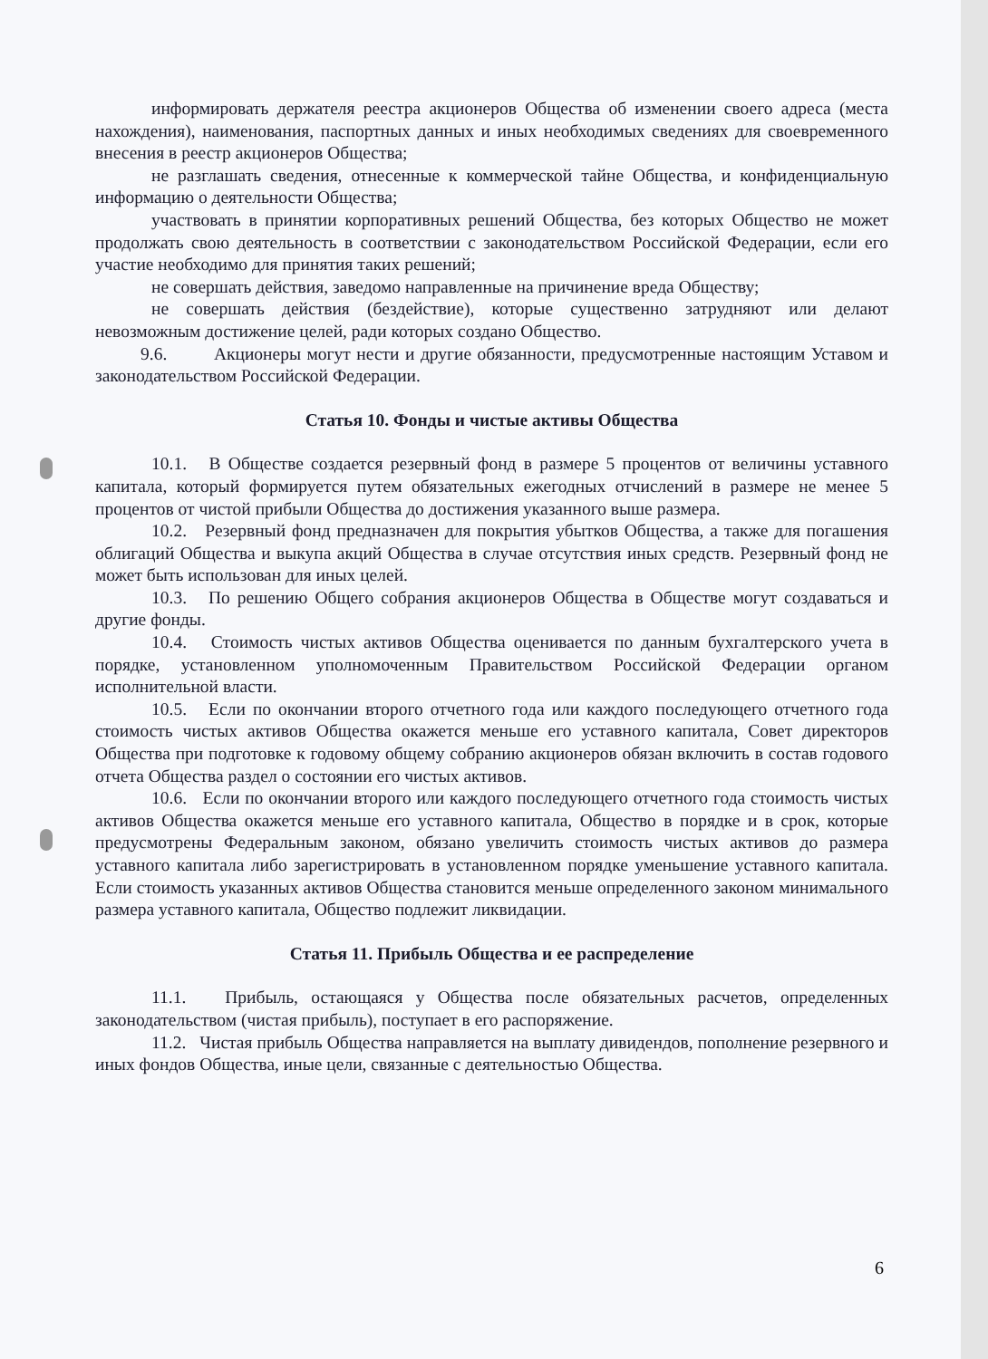информировать держателя реестра акционеров Общества об изменении своего адреса (места нахождения), наименования, паспортных данных и иных необходимых сведениях для своевременного внесения в реестр акционеров Общества;
не разглашать сведения, отнесенные к коммерческой тайне Общества, и конфиденциальную информацию о деятельности Общества;
участвовать в принятии корпоративных решений Общества, без которых Общество не может продолжать свою деятельность в соответствии с законодательством Российской Федерации, если его участие необходимо для принятия таких решений;
не совершать действия, заведомо направленные на причинение вреда Обществу;
не совершать действия (бездействие), которые существенно затрудняют или делают невозможным достижение целей, ради которых создано Общество.
9.6. Акционеры могут нести и другие обязанности, предусмотренные настоящим Уставом и законодательством Российской Федерации.
Статья 10. Фонды и чистые активы Общества
10.1. В Обществе создается резервный фонд в размере 5 процентов от величины уставного капитала, который формируется путем обязательных ежегодных отчислений в размере не менее 5 процентов от чистой прибыли Общества до достижения указанного выше размера.
10.2. Резервный фонд предназначен для покрытия убытков Общества, а также для погашения облигаций Общества и выкупа акций Общества в случае отсутствия иных средств. Резервный фонд не может быть использован для иных целей.
10.3. По решению Общего собрания акционеров Общества в Обществе могут создаваться и другие фонды.
10.4. Стоимость чистых активов Общества оценивается по данным бухгалтерского учета в порядке, установленном уполномоченным Правительством Российской Федерации органом исполнительной власти.
10.5. Если по окончании второго отчетного года или каждого последующего отчетного года стоимость чистых активов Общества окажется меньше его уставного капитала, Совет директоров Общества при подготовке к годовому общему собранию акционеров обязан включить в состав годового отчета Общества раздел о состоянии его чистых активов.
10.6. Если по окончании второго или каждого последующего отчетного года стоимость чистых активов Общества окажется меньше его уставного капитала, Общество в порядке и в срок, которые предусмотрены Федеральным законом, обязано увеличить стоимость чистых активов до размера уставного капитала либо зарегистрировать в установленном порядке уменьшение уставного капитала. Если стоимость указанных активов Общества становится меньше определенного законом минимального размера уставного капитала, Общество подлежит ликвидации.
Статья 11. Прибыль Общества и ее распределение
11.1. Прибыль, остающаяся у Общества после обязательных расчетов, определенных законодательством (чистая прибыль), поступает в его распоряжение.
11.2. Чистая прибыль Общества направляется на выплату дивидендов, пополнение резервного и иных фондов Общества, иные цели, связанные с деятельностью Общества.
6